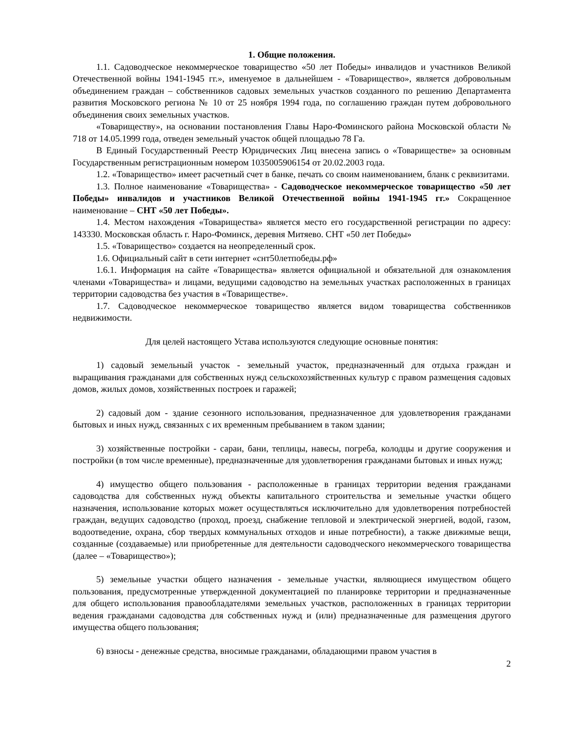1. Общие положения.
1.1. Садоводческое некоммерческое товарищество «50 лет Победы» инвалидов и участников Великой Отечественной войны 1941-1945 гг.», именуемое в дальнейшем - «Товарищество», является добровольным объединением граждан – собственников садовых земельных участков созданного по решению Департамента развития Московского региона № 10 от 25 ноября 1994 года, по соглашению граждан путем добровольного объединения своих земельных участков.
«Товариществу», на основании постановления Главы Наро-Фоминского района Московской области № 718 от 14.05.1999 года, отведен земельный участок общей площадью 78 Га.
В Единый Государственный Реестр Юридических Лиц внесена запись о «Товариществе» за основным Государственным регистрационным номером 1035005906154 от 20.02.2003 года.
1.2. «Товарищество» имеет расчетный счет в банке, печать со своим наименованием, бланк с реквизитами.
1.3. Полное наименование «Товарищества» - Садоводческое некоммерческое товарищество «50 лет Победы» инвалидов и участников Великой Отечественной войны 1941-1945 гг.» Сокращенное наименование – СНТ «50 лет Победы».
1.4. Местом нахождения «Товарищества» является место его государственной регистрации по адресу: 143330. Московская область г. Наро-Фоминск, деревня Митяево. СНТ «50 лет Победы»
1.5. «Товарищество» создается на неопределенный срок.
1.6. Официальный сайт в сети интернет «снт50летпобеды.рф»
1.6.1. Информация на сайте «Товарищества» является официальной и обязательной для ознакомления членами «Товарищества» и лицами, ведущими садоводство на земельных участках расположенных в границах территории садоводства без участия в «Товариществе».
1.7. Садоводческое некоммерческое товарищество является видом товарищества собственников недвижимости.
Для целей настоящего Устава используются следующие основные понятия:
1) садовый земельный участок - земельный участок, предназначенный для отдыха граждан и выращивания гражданами для собственных нужд сельскохозяйственных культур с правом размещения садовых домов, жилых домов, хозяйственных построек и гаражей;
2) садовый дом - здание сезонного использования, предназначенное для удовлетворения гражданами бытовых и иных нужд, связанных с их временным пребыванием в таком здании;
3) хозяйственные постройки - сараи, бани, теплицы, навесы, погреба, колодцы и другие сооружения и постройки (в том числе временные), предназначенные для удовлетворения гражданами бытовых и иных нужд;
4) имущество общего пользования - расположенные в границах территории ведения гражданами садоводства для собственных нужд объекты капитального строительства и земельные участки общего назначения, использование которых может осуществляться исключительно для удовлетворения потребностей граждан, ведущих садоводство (проход, проезд, снабжение тепловой и электрической энергией, водой, газом, водоотведение, охрана, сбор твердых коммунальных отходов и иные потребности), а также движимые вещи, созданные (создаваемые) или приобретенные для деятельности садоводческого некоммерческого товарищества (далее – «Товарищество»);
5) земельные участки общего назначения - земельные участки, являющиеся имуществом общего пользования, предусмотренные утвержденной документацией по планировке территории и предназначенные для общего использования правообладателями земельных участков, расположенных в границах территории ведения гражданами садоводства для собственных нужд и (или) предназначенные для размещения другого имущества общего пользования;
6) взносы - денежные средства, вносимые гражданами, обладающими правом участия в
2